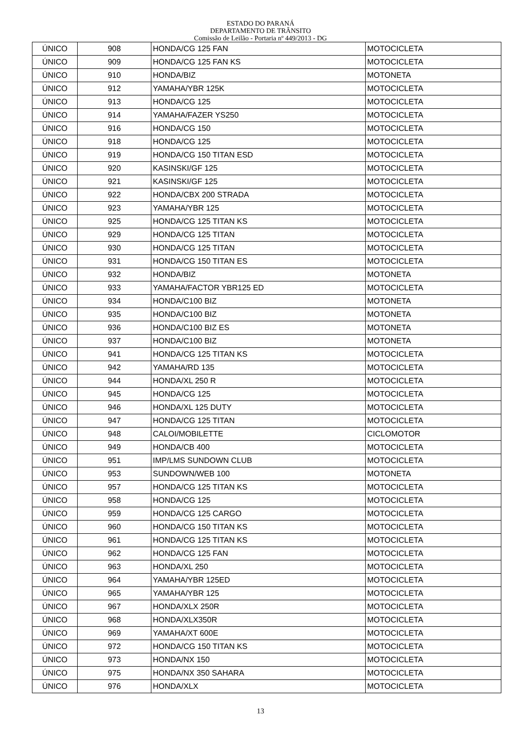ESTADO DO PARANÁ
DEPARTAMENTO DE TRÂNSITO
Comissão de Leilão - Portaria nº 449/2013 - DG
| ÚNICO | 908 | HONDA/CG 125 FAN | MOTOCICLETA |
| ÚNICO | 909 | HONDA/CG 125 FAN KS | MOTOCICLETA |
| ÚNICO | 910 | HONDA/BIZ | MOTONETA |
| ÚNICO | 912 | YAMAHA/YBR 125K | MOTOCICLETA |
| ÚNICO | 913 | HONDA/CG 125 | MOTOCICLETA |
| ÚNICO | 914 | YAMAHA/FAZER YS250 | MOTOCICLETA |
| ÚNICO | 916 | HONDA/CG 150 | MOTOCICLETA |
| ÚNICO | 918 | HONDA/CG 125 | MOTOCICLETA |
| ÚNICO | 919 | HONDA/CG 150 TITAN ESD | MOTOCICLETA |
| ÚNICO | 920 | KASINSKI/GF 125 | MOTOCICLETA |
| ÚNICO | 921 | KASINSKI/GF 125 | MOTOCICLETA |
| ÚNICO | 922 | HONDA/CBX 200 STRADA | MOTOCICLETA |
| ÚNICO | 923 | YAMAHA/YBR 125 | MOTOCICLETA |
| ÚNICO | 925 | HONDA/CG 125 TITAN KS | MOTOCICLETA |
| ÚNICO | 929 | HONDA/CG 125 TITAN | MOTOCICLETA |
| ÚNICO | 930 | HONDA/CG 125 TITAN | MOTOCICLETA |
| ÚNICO | 931 | HONDA/CG 150 TITAN ES | MOTOCICLETA |
| ÚNICO | 932 | HONDA/BIZ | MOTONETA |
| ÚNICO | 933 | YAMAHA/FACTOR YBR125 ED | MOTOCICLETA |
| ÚNICO | 934 | HONDA/C100 BIZ | MOTONETA |
| ÚNICO | 935 | HONDA/C100 BIZ | MOTONETA |
| ÚNICO | 936 | HONDA/C100 BIZ ES | MOTONETA |
| ÚNICO | 937 | HONDA/C100 BIZ | MOTONETA |
| ÚNICO | 941 | HONDA/CG 125 TITAN KS | MOTOCICLETA |
| ÚNICO | 942 | YAMAHA/RD 135 | MOTOCICLETA |
| ÚNICO | 944 | HONDA/XL 250 R | MOTOCICLETA |
| ÚNICO | 945 | HONDA/CG 125 | MOTOCICLETA |
| ÚNICO | 946 | HONDA/XL 125 DUTY | MOTOCICLETA |
| ÚNICO | 947 | HONDA/CG 125 TITAN | MOTOCICLETA |
| ÚNICO | 948 | CALOI/MOBILETTE | CICLOMOTOR |
| ÚNICO | 949 | HONDA/CB 400 | MOTOCICLETA |
| ÚNICO | 951 | IMP/LMS SUNDOWN CLUB | MOTOCICLETA |
| ÚNICO | 953 | SUNDOWN/WEB 100 | MOTONETA |
| ÚNICO | 957 | HONDA/CG 125 TITAN KS | MOTOCICLETA |
| ÚNICO | 958 | HONDA/CG 125 | MOTOCICLETA |
| ÚNICO | 959 | HONDA/CG 125 CARGO | MOTOCICLETA |
| ÚNICO | 960 | HONDA/CG 150 TITAN KS | MOTOCICLETA |
| ÚNICO | 961 | HONDA/CG 125 TITAN KS | MOTOCICLETA |
| ÚNICO | 962 | HONDA/CG 125 FAN | MOTOCICLETA |
| ÚNICO | 963 | HONDA/XL 250 | MOTOCICLETA |
| ÚNICO | 964 | YAMAHA/YBR 125ED | MOTOCICLETA |
| ÚNICO | 965 | YAMAHA/YBR 125 | MOTOCICLETA |
| ÚNICO | 967 | HONDA/XLX 250R | MOTOCICLETA |
| ÚNICO | 968 | HONDA/XLX350R | MOTOCICLETA |
| ÚNICO | 969 | YAMAHA/XT 600E | MOTOCICLETA |
| ÚNICO | 972 | HONDA/CG 150 TITAN KS | MOTOCICLETA |
| ÚNICO | 973 | HONDA/NX 150 | MOTOCICLETA |
| ÚNICO | 975 | HONDA/NX 350 SAHARA | MOTOCICLETA |
| ÚNICO | 976 | HONDA/XLX | MOTOCICLETA |
13